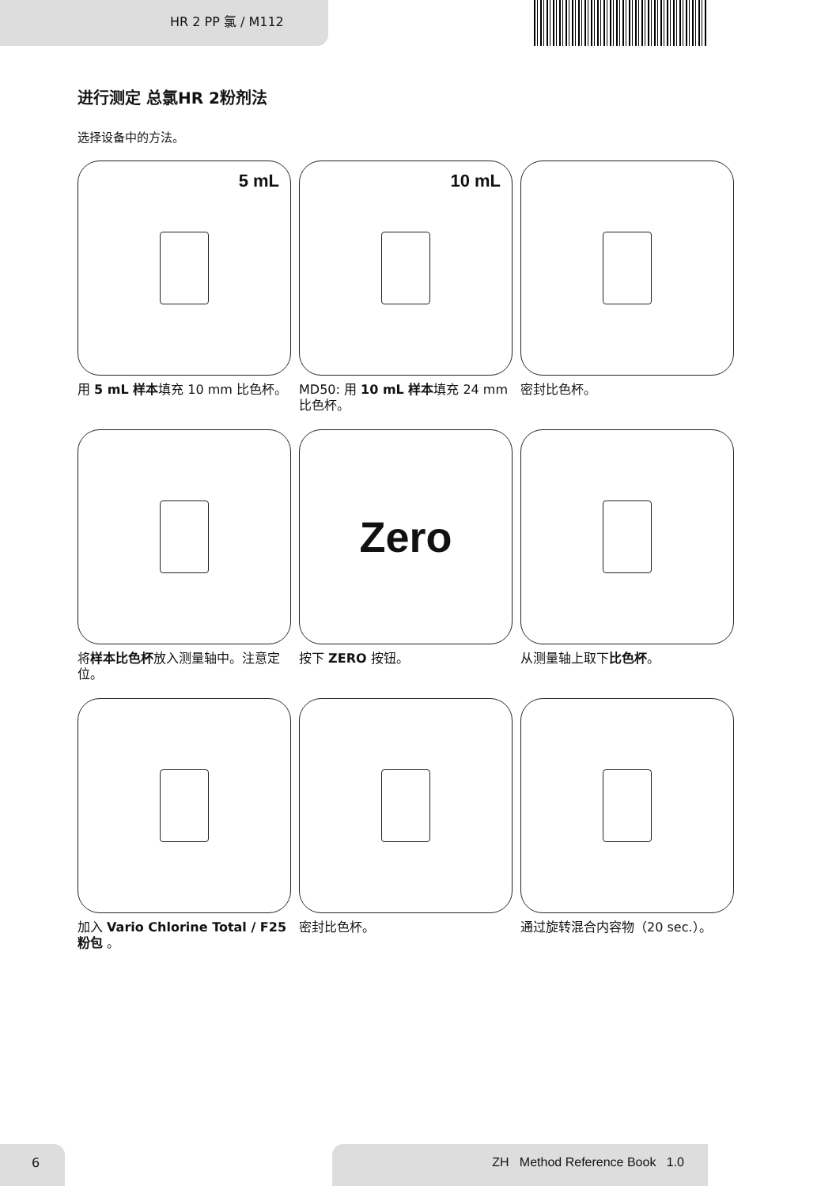HR 2 PP 氯 / M112
进行测定 总氯HR 2粉剂法
选择设备中的方法。
5 mL
用 5 mL 样本填充 10 mm 比色杯。
10 mL
MD50: 用 10 mL 样本填充 24 mm 比色杯。
密封比色杯。
将样本比色杯放入测量轴中。注意定位。
Zero
按下 ZERO 按钮。
从测量轴上取下比色杯。
加入 Vario Chlorine Total / F25 粉包 。
密封比色杯。
通过旋转混合内容物（20 sec.）。
6 ZH Method Reference Book 1.0